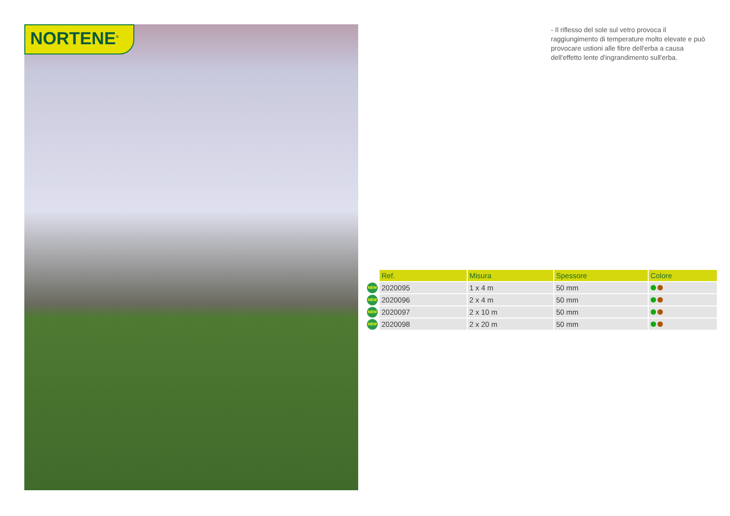NORTENE<sup>®</sup>
- Il riflesso del sole sul vetro provoca il raggiungimento di temperature molto elevate e può provocare ustioni alle fibre dell'erba a causa dell'effetto lente d'ingrandimento sull'erba.
| | Ref. | Misura | Spessore | Colore |
| --- | --- | --- | --- | --- |
| NEW | 2020095 | 1 x 4 m | 50 mm | |
| NEW | 2020096 | 2 x 4 m | 50 mm | |
| NEW | 2020097 | 2 x 10 m | 50 mm | |
| NEW | 2020098 | 2 x 20 m | 50 mm | |